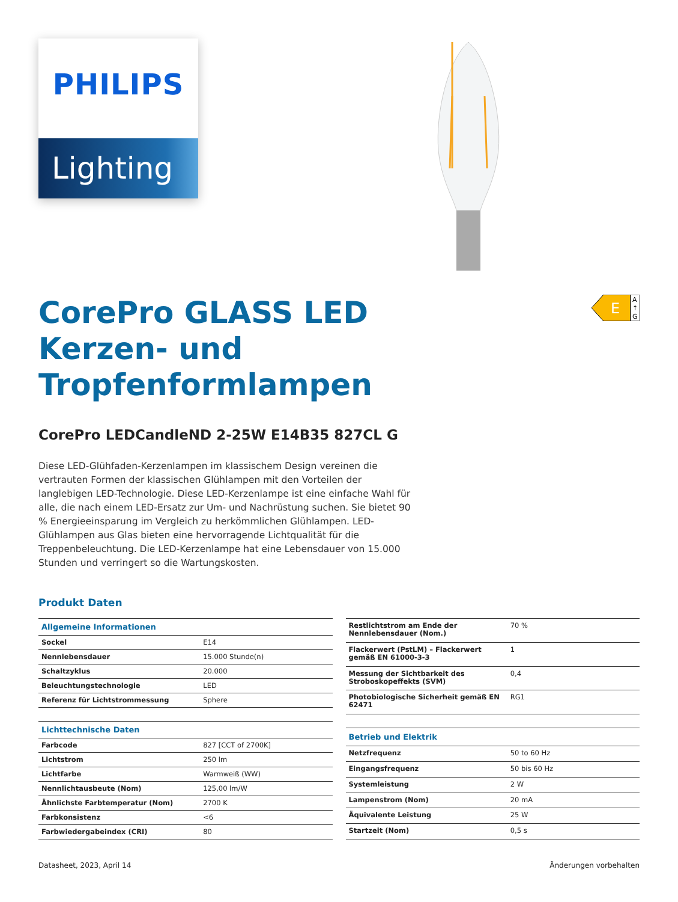PHILIPS
Lighting
E
A
↑
G
CorePro GLASS LED
Kerzen- und
Tropfenformlampen
CorePro LEDCandleND 2-25W E14B35 827CL G
Diese LED-Glühfaden-Kerzenlampen im klassischem Design vereinen die vertrauten Formen der klassischen Glühlampen mit den Vorteilen der langlebigen LED-Technologie. Diese LED-Kerzenlampe ist eine einfache Wahl für alle, die nach einem LED-Ersatz zur Um- und Nachrüstung suchen. Sie bietet 90 % Energieeinsparung im Vergleich zu herkömmlichen Glühlampen. LED-Glühlampen aus Glas bieten eine hervorragende Lichtqualität für die Treppenbeleuchtung. Die LED-Kerzenlampe hat eine Lebensdauer von 15.000 Stunden und verringert so die Wartungskosten.
Produkt Daten
| Allgemeine Informationen | |
| --- | --- |
| Sockel | E14 |
| Nennlebensdauer | 15.000 Stunde(n) |
| Schaltzyklus | 20.000 |
| Beleuchtungstechnologie | LED |
| Referenz für Lichtstrommessung | Sphere |
| Lichttechnische Daten | |
| Farbcode | 827 [CCT of 2700K] |
| Lichtstrom | 250 lm |
| Lichtfarbe | Warmweiß (WW) |
| Nennlichtausbeute (Nom) | 125,00 lm/W |
| Ähnlichste Farbtemperatur (Nom) | 2700 K |
| Farbkonsistenz | <6 |
| Farbwiedergabeindex (CRI) | 80 |
| Restlichtstrom am Ende der Nennlebensdauer (Nom.) | 70 % |
| Flackerwert (PstLM) – Flackerwert gemäß EN 61000-3-3 | 1 |
| Messung der Sichtbarkeit des Stroboskopeffekts (SVM) | 0,4 |
| Photobiologische Sicherheit gemäß EN 62471 | RG1 |
| Betrieb und Elektrik | |
| Netzfrequenz | 50 to 60 Hz |
| Eingangsfrequenz | 50 bis 60 Hz |
| Systemleistung | 2 W |
| Lampenstrom (Nom) | 20 mA |
| Äquivalente Leistung | 25 W |
| Startzeit (Nom) | 0,5 s |
Datasheet, 2023, April 14 Änderungen vorbehalten